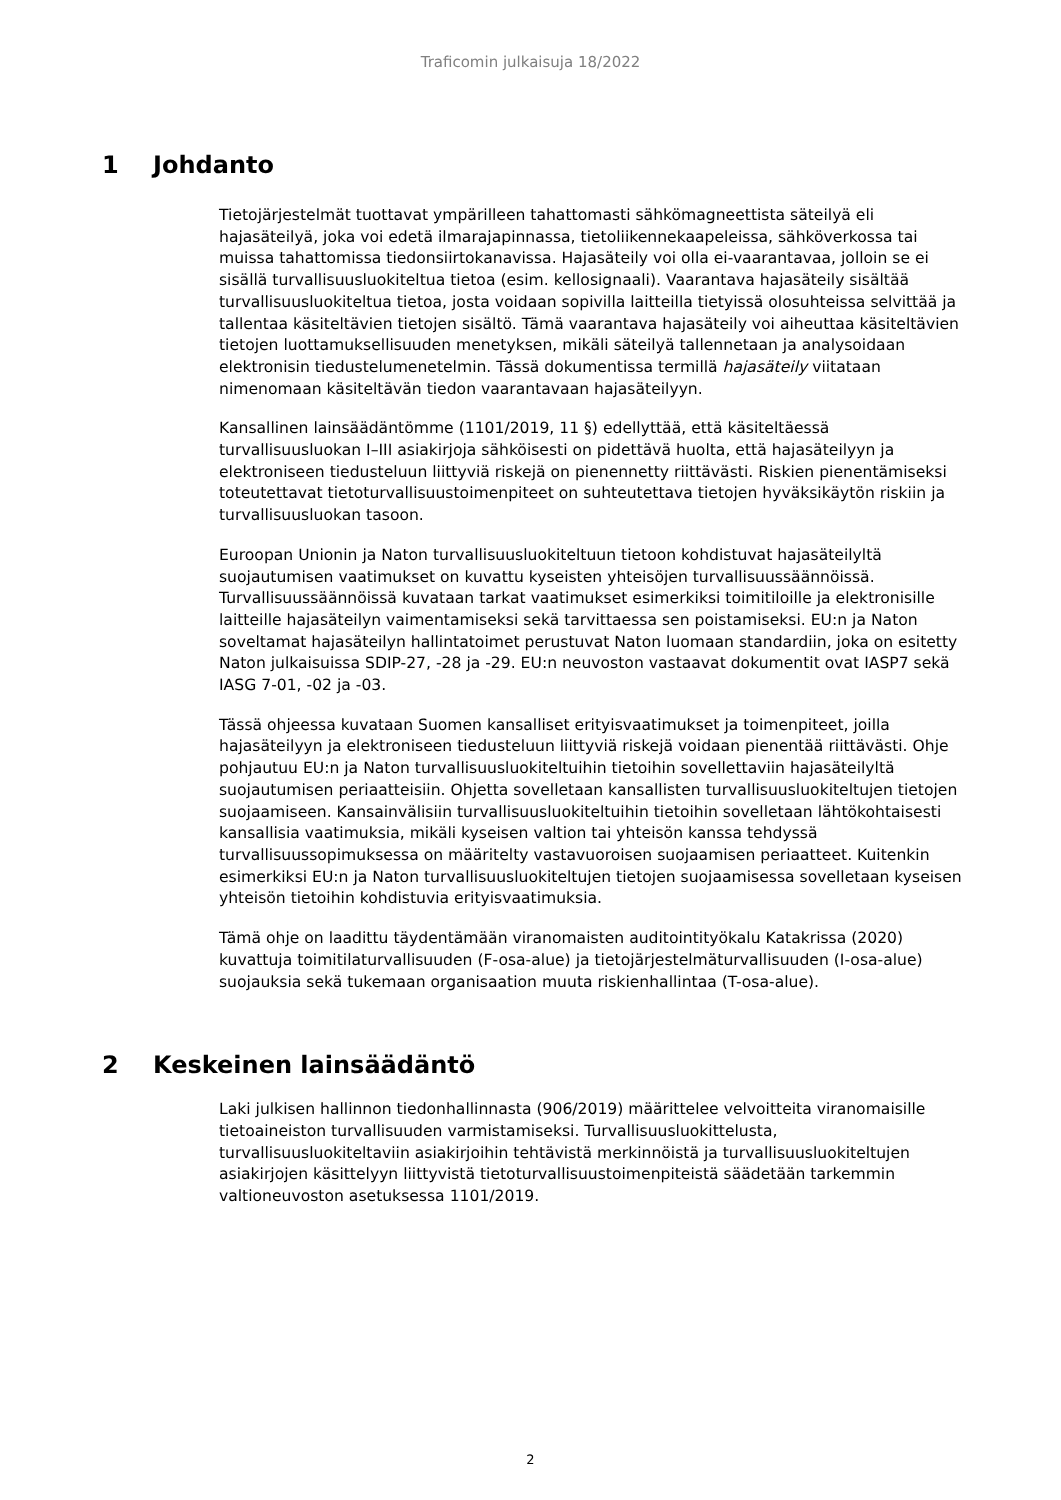Traficomin julkaisuja 18/2022
1 Johdanto
Tietojärjestelmät tuottavat ympärilleen tahattomasti sähkömagneettista säteilyä eli hajasäteilyä, joka voi edetä ilmarajapinnassa, tietoliikennekaapeleissa, sähköverkossa tai muissa tahattomissa tiedonsiirtokanavissa. Hajasäteily voi olla ei-vaarantavaa, jolloin se ei sisällä turvallisuusluokiteltua tietoa (esim. kellosignaali). Vaarantava hajasäteily sisältää turvallisuusluokiteltua tietoa, josta voidaan sopivilla laitteilla tietyissä olosuhteissa selvittää ja tallentaa käsiteltävien tietojen sisältö. Tämä vaarantava hajasäteily voi aiheuttaa käsiteltävien tietojen luottamuksellisuuden menetyksen, mikäli säteilyä tallennetaan ja analysoidaan elektronisin tiedustelumenetelmin. Tässä dokumentissa termillä hajasäteily viitataan nimenomaan käsiteltävän tiedon vaarantavaan hajasäteilyyn.
Kansallinen lainsäädäntömme (1101/2019, 11 §) edellyttää, että käsiteltäessä turvallisuusluokan I–III asiakirjoja sähköisesti on pidettävä huolta, että hajasäteilyyn ja elektroniseen tiedusteluun liittyviä riskejä on pienennetty riittävästi. Riskien pienentämiseksi toteutettavat tietoturvallisuustoimenpiteet on suhteutettava tietojen hyväksikäytön riskiin ja turvallisuusluokan tasoon.
Euroopan Unionin ja Naton turvallisuusluokiteltuun tietoon kohdistuvat hajasäteilyltä suojautumisen vaatimukset on kuvattu kyseisten yhteisöjen turvallisuussäännöissä. Turvallisuussäännöissä kuvataan tarkat vaatimukset esimerkiksi toimitiloille ja elektronisille laitteille hajasäteilyn vaimentamiseksi sekä tarvittaessa sen poistamiseksi. EU:n ja Naton soveltamat hajasäteilyn hallintatoimet perustuvat Naton luomaan standardiin, joka on esitetty Naton julkaisuissa SDIP-27, -28 ja -29. EU:n neuvoston vastaavat dokumentit ovat IASP7 sekä IASG 7-01, -02 ja -03.
Tässä ohjeessa kuvataan Suomen kansalliset erityisvaatimukset ja toimenpiteet, joilla hajasäteilyyn ja elektroniseen tiedusteluun liittyviä riskejä voidaan pienentää riittävästi. Ohje pohjautuu EU:n ja Naton turvallisuusluokiteltuihin tietoihin sovellettaviin hajasäteilyltä suojautumisen periaatteisiin. Ohjetta sovelletaan kansallisten turvallisuusluokiteltujen tietojen suojaamiseen. Kansainvälisiin turvallisuusluokiteltuihin tietoihin sovelletaan lähtökohtaisesti kansallisia vaatimuksia, mikäli kyseisen valtion tai yhteisön kanssa tehdyssä turvallisuussopimuksessa on määritelty vastavuoroisen suojaamisen periaatteet. Kuitenkin esimerkiksi EU:n ja Naton turvallisuusluokiteltujen tietojen suojaamisessa sovelletaan kyseisen yhteisön tietoihin kohdistuvia erityisvaatimuksia.
Tämä ohje on laadittu täydentämään viranomaisten auditointityökalu Katakrissa (2020) kuvattuja toimitilaturvallisuuden (F-osa-alue) ja tietojärjestelmäturvallisuuden (I-osa-alue) suojauksia sekä tukemaan organisaation muuta riskienhallintaa (T-osa-alue).
2 Keskeinen lainsäädäntö
Laki julkisen hallinnon tiedonhallinnasta (906/2019) määrittelee velvoitteita viranomaisille tietoaineiston turvallisuuden varmistamiseksi. Turvallisuusluokittelusta, turvallisuusluokiteltaviin asiakirjoihin tehtävistä merkinnöistä ja turvallisuusluokiteltujen asiakirjojen käsittelyyn liittyvistä tietoturvallisuustoimenpiteistä säädetään tarkemmin valtioneuvoston asetuksessa 1101/2019.
2